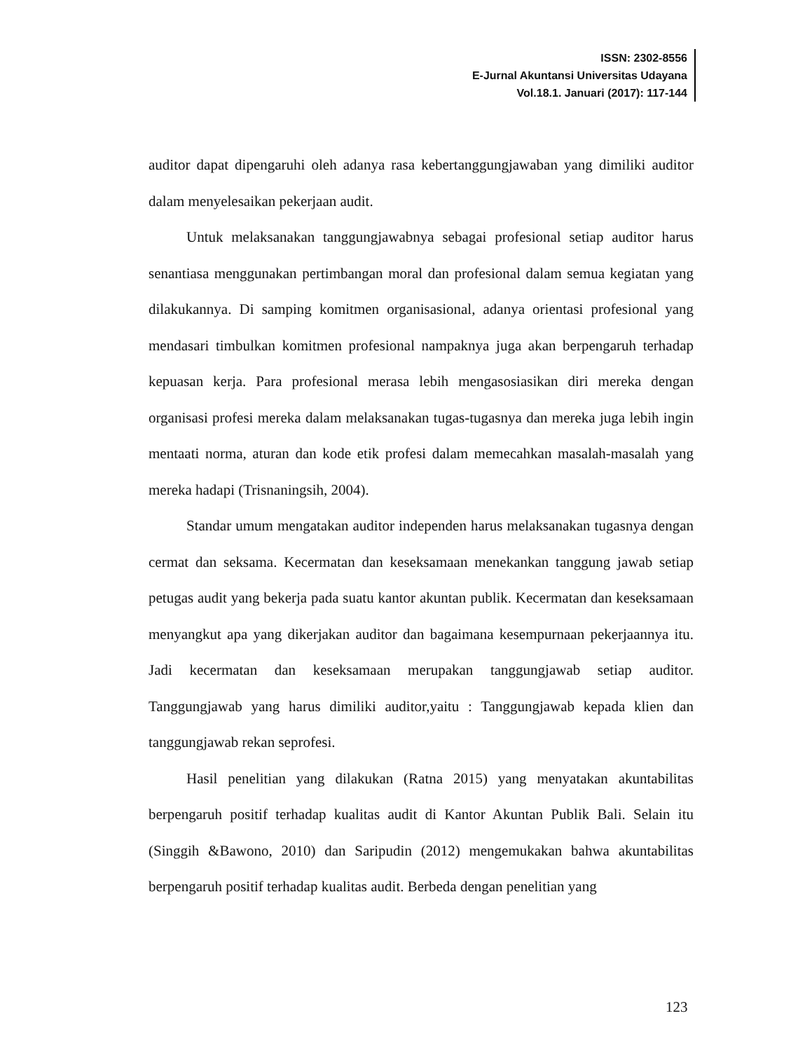ISSN: 2302-8556
E-Jurnal Akuntansi Universitas Udayana
Vol.18.1. Januari (2017): 117-144
auditor dapat dipengaruhi oleh adanya rasa kebertanggungjawaban yang dimiliki auditor dalam menyelesaikan pekerjaan audit.
Untuk melaksanakan tanggungjawabnya sebagai profesional setiap auditor harus senantiasa menggunakan pertimbangan moral dan profesional dalam semua kegiatan yang dilakukannya. Di samping komitmen organisasional, adanya orientasi profesional yang mendasari timbulkan komitmen profesional nampaknya juga akan berpengaruh terhadap kepuasan kerja. Para profesional merasa lebih mengasosiasikan diri mereka dengan organisasi profesi mereka dalam melaksanakan tugas-tugasnya dan mereka juga lebih ingin mentaati norma, aturan dan kode etik profesi dalam memecahkan masalah-masalah yang mereka hadapi (Trisnaningsih, 2004).
Standar umum mengatakan auditor independen harus melaksanakan tugasnya dengan cermat dan seksama. Kecermatan dan keseksamaan menekankan tanggung jawab setiap petugas audit yang bekerja pada suatu kantor akuntan publik. Kecermatan dan keseksamaan menyangkut apa yang dikerjakan auditor dan bagaimana kesempurnaan pekerjaannya itu. Jadi kecermatan dan keseksamaan merupakan tanggungjawab setiap auditor. Tanggungjawab yang harus dimiliki auditor,yaitu : Tanggungjawab kepada klien dan tanggungjawab rekan seprofesi.
Hasil penelitian yang dilakukan (Ratna 2015) yang menyatakan akuntabilitas berpengaruh positif terhadap kualitas audit di Kantor Akuntan Publik Bali. Selain itu (Singgih &Bawono, 2010) dan Saripudin (2012) mengemukakan bahwa akuntabilitas berpengaruh positif terhadap kualitas audit. Berbeda dengan penelitian yang
123